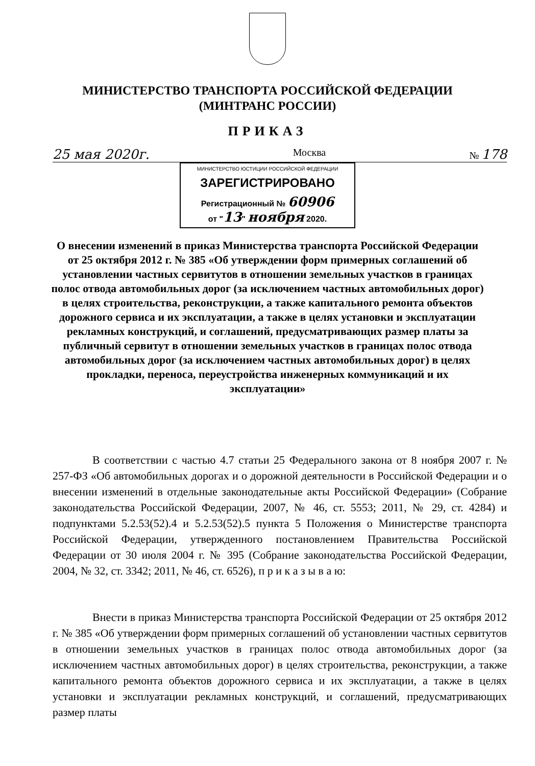МИНИСТЕРСТВО ТРАНСПОРТА РОССИЙСКОЙ ФЕДЕРАЦИИ
(МИНТРАНС РОССИИ)
ПРИКАЗ
25 мая 2020г. Москва № 178
МИНИСТЕРСТВО ЮСТИЦИИ РОССИЙСКОЙ ФЕДЕРАЦИИ
ЗАРЕГИСТРИРОВАНО
Регистрационный № 60906
от "13" ноября 2020.
О внесении изменений в приказ Министерства транспорта Российской Федерации от 25 октября 2012 г. № 385 «Об утверждении форм примерных соглашений об установлении частных сервитутов в отношении земельных участков в границах полос отвода автомобильных дорог (за исключением частных автомобильных дорог) в целях строительства, реконструкции, а также капитального ремонта объектов дорожного сервиса и их эксплуатации, а также в целях установки и эксплуатации рекламных конструкций, и соглашений, предусматривающих размер платы за публичный сервитут в отношении земельных участков в границах полос отвода автомобильных дорог (за исключением частных автомобильных дорог) в целях прокладки, переноса, переустройства инженерных коммуникаций и их эксплуатации»
В соответствии с частью 4.7 статьи 25 Федерального закона от 8 ноября 2007 г. № 257-ФЗ «Об автомобильных дорогах и о дорожной деятельности в Российской Федерации и о внесении изменений в отдельные законодательные акты Российской Федерации» (Собрание законодательства Российской Федерации, 2007, № 46, ст. 5553; 2011, № 29, ст. 4284) и подпунктами 5.2.53(52).4 и 5.2.53(52).5 пункта 5 Положения о Министерстве транспорта Российской Федерации, утвержденного постановлением Правительства Российской Федерации от 30 июля 2004 г. № 395 (Собрание законодательства Российской Федерации, 2004, № 32, ст. 3342; 2011, № 46, ст. 6526), п р и к а з ы в а ю:
Внести в приказ Министерства транспорта Российской Федерации от 25 октября 2012 г. № 385 «Об утверждении форм примерных соглашений об установлении частных сервитутов в отношении земельных участков в границах полос отвода автомобильных дорог (за исключением частных автомобильных дорог) в целях строительства, реконструкции, а также капитального ремонта объектов дорожного сервиса и их эксплуатации, а также в целях установки и эксплуатации рекламных конструкций, и соглашений, предусматривающих размер платы